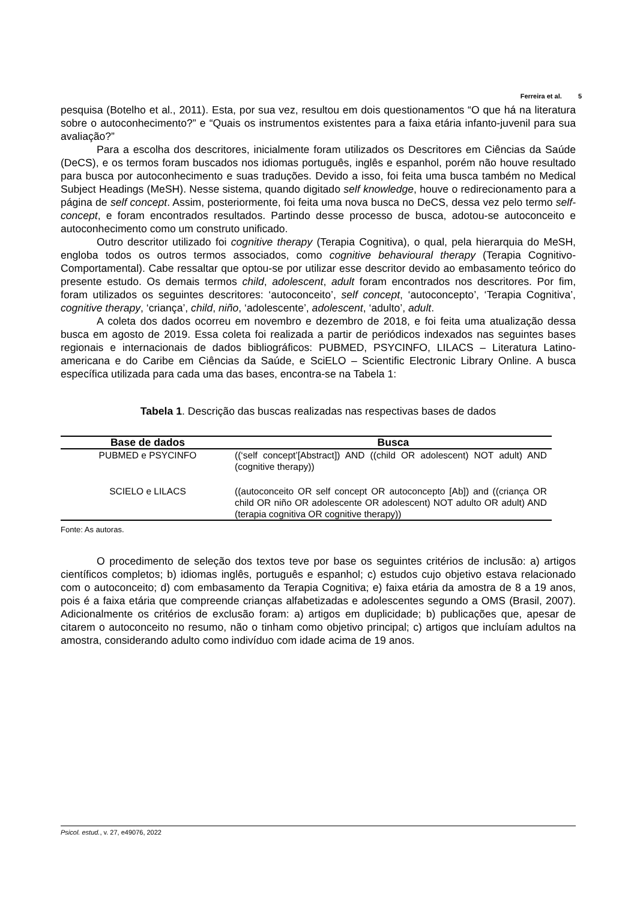Ferreira et al. 5
pesquisa (Botelho et al., 2011). Esta, por sua vez, resultou em dois questionamentos “O que há na literatura sobre o autoconhecimento?” e “Quais os instrumentos existentes para a faixa etária infanto-juvenil para sua avaliação?”
Para a escolha dos descritores, inicialmente foram utilizados os Descritores em Ciências da Saúde (DeCS), e os termos foram buscados nos idiomas português, inglês e espanhol, porém não houve resultado para busca por autoconhecimento e suas traduções. Devido a isso, foi feita uma busca também no Medical Subject Headings (MeSH). Nesse sistema, quando digitado self knowledge, houve o redirecionamento para a página de self concept. Assim, posteriormente, foi feita uma nova busca no DeCS, dessa vez pelo termo self-concept, e foram encontrados resultados. Partindo desse processo de busca, adotou-se autoconceito e autoconhecimento como um construto unificado.
Outro descritor utilizado foi cognitive therapy (Terapia Cognitiva), o qual, pela hierarquia do MeSH, engloba todos os outros termos associados, como cognitive behavioural therapy (Terapia Cognitivo-Comportamental). Cabe ressaltar que optou-se por utilizar esse descritor devido ao embasamento teórico do presente estudo. Os demais termos child, adolescent, adult foram encontrados nos descritores. Por fim, foram utilizados os seguintes descritores: ‘autoconceito’, self concept, ‘autoconcepto’, ‘Terapia Cognitiva’, cognitive therapy, ‘criança’, child, niño, ‘adolescente’, adolescent, ‘adulto’, adult.
A coleta dos dados ocorreu em novembro e dezembro de 2018, e foi feita uma atualização dessa busca em agosto de 2019. Essa coleta foi realizada a partir de periódicos indexados nas seguintes bases regionais e internacionais de dados bibliográficos: PUBMED, PSYCINFO, LILACS – Literatura Latino-americana e do Caribe em Ciências da Saúde, e SciELO – Scientific Electronic Library Online. A busca específica utilizada para cada uma das bases, encontra-se na Tabela 1:
Tabela 1. Descrição das buscas realizadas nas respectivas bases de dados
| Base de dados | Busca |
| --- | --- |
| PUBMED e PSYCINFO | ((‘self concept’[Abstract]) AND ((child OR adolescent) NOT adult) AND (cognitive therapy)) |
| SCIELO e LILACS | ((autoconceito OR self concept OR autoconcepto [Ab]) and ((criança OR child OR niño OR adolescente OR adolescent) NOT adulto OR adult) AND (terapia cognitiva OR cognitive therapy)) |
Fonte: As autoras.
O procedimento de seleção dos textos teve por base os seguintes critérios de inclusão: a) artigos científicos completos; b) idiomas inglês, português e espanhol; c) estudos cujo objetivo estava relacionado com o autoconceito; d) com embasamento da Terapia Cognitiva; e) faixa etária da amostra de 8 a 19 anos, pois é a faixa etária que compreende crianças alfabetizadas e adolescentes segundo a OMS (Brasil, 2007). Adicionalmente os critérios de exclusão foram: a) artigos em duplicidade; b) publicações que, apesar de citarem o autoconceito no resumo, não o tinham como objetivo principal; c) artigos que incluíam adultos na amostra, considerando adulto como indivíduo com idade acima de 19 anos.
Psicol. estud., v. 27, e49076, 2022